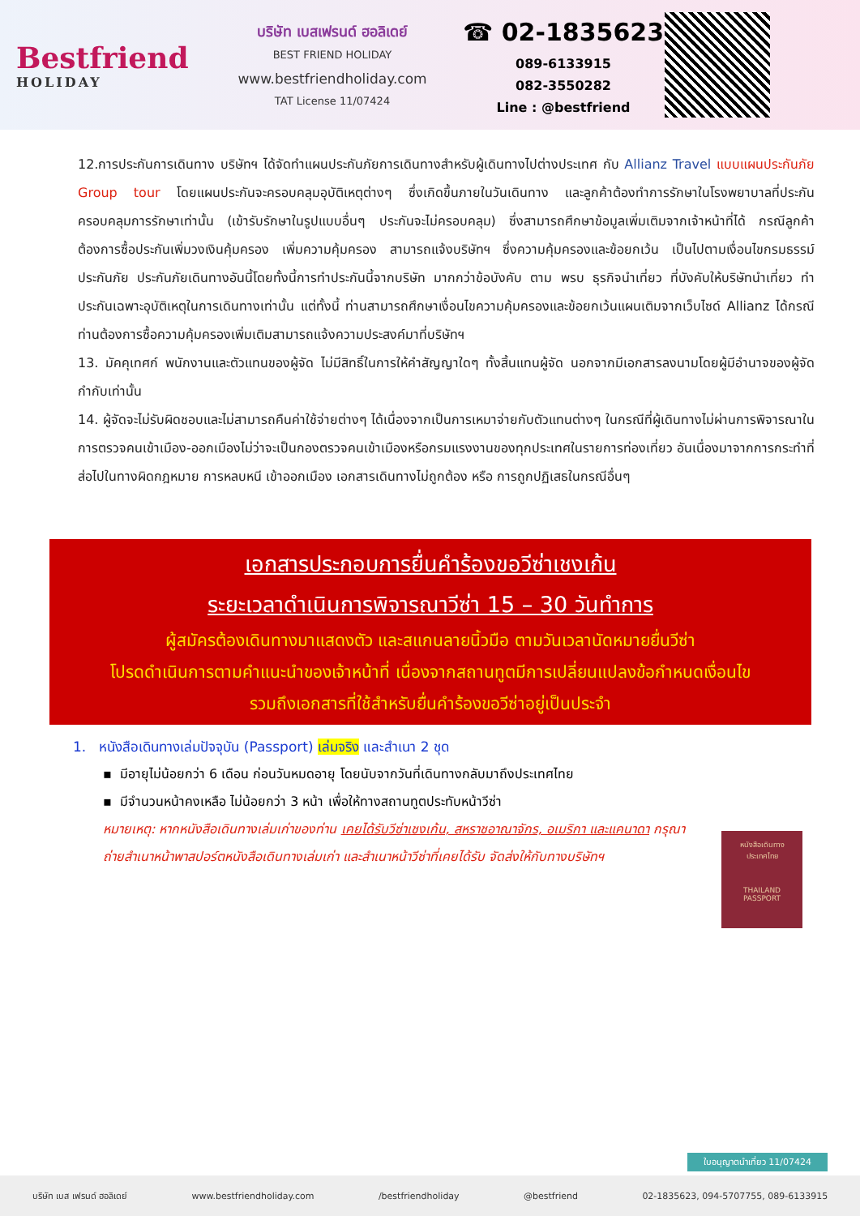Bestfriend
HOLIDAY
บริษัท เบสเฟรนด์ ฮอลิเดย์
BEST FRIEND HOLIDAY
www.bestfriendholiday.com
TAT License 11/07424
☎ 02-1835623
089-6133915
082-3550282
Line : @bestfriend
12.การประกันการเดินทาง บริษัทฯ ได้จัดทำแผนประกันภัยการเดินทางสำหรับผู้เดินทางไปต่างประเทศ กับ Allianz Travel แบบแผนประกันภัย Group tour โดยแผนประกันจะครอบคลุมอุบัติเหตุต่างๆ ซึ่งเกิดขึ้นภายในวันเดินทาง และลูกค้าต้องทำการรักษาในโรงพยาบาลที่ประกันครอบคลุมการรักษาเท่านั้น (เข้ารับรักษาในรูปแบบอื่นๆ ประกันจะไม่ครอบคลุม) ซึ่งสามารถศึกษาข้อมูลเพิ่มเติมจากเจ้าหน้าที่ได้ กรณีลูกค้าต้องการซื้อประกันเพิ่มวงเงินคุ้มครอง เพิ่มความคุ้มครอง สามารถแจ้งบริษัทฯ ซึ่งความคุ้มครองและข้อยกเว้น เป็นไปตามเงื่อนไขกรมธรรม์ประกันภัย ประกันภัยเดินทางอันนี้โดยทั้งนี้การทำประกันนี้จากบริษัท มากกว่าข้อบังคับ ตาม พรบ ธุรกิจนำเที่ยว ที่บังคับให้บริษัทนำเที่ยว ทำประกันเฉพาะอุบัติเหตุในการเดินทางเท่านั้น แต่ทั้งนี้ ท่านสามารถศึกษาเงื่อนไขความคุ้มครองและข้อยกเว้นแผนเติมจากเว็บไซด์ Allianz ได้กรณีท่านต้องการซื้อความคุ้มครองเพิ่มเติมสามารถแจ้งความประสงค์มาที่บริษัทฯ
13. มัคคุเทศก์ พนักงานและตัวแทนของผู้จัด ไม่มีสิทธิ์ในการให้คำสัญญาใดๆ ทั้งสิ้นแทนผู้จัด นอกจากมีเอกสารลงนามโดยผู้มีอำนาจของผู้จัดกำกับเท่านั้น
14. ผู้จัดจะไม่รับผิดชอบและไม่สามารถคืนค่าใช้จ่ายต่างๆ ได้เนื่องจากเป็นการเหมาจ่ายกับตัวแทนต่างๆ ในกรณีที่ผู้เดินทางไม่ผ่านการพิจารณาในการตรวจคนเข้าเมือง-ออกเมืองไม่ว่าจะเป็นกองตรวจคนเข้าเมืองหรือกรมแรงงานของทุกประเทศในรายการท่องเที่ยว อันเนื่องมาจากการกระทำที่ส่อไปในทางผิดกฎหมาย การหลบหนี เข้าออกเมือง เอกสารเดินทางไม่ถูกต้อง หรือ การถูกปฏิเสธในกรณีอื่นๆ
เอกสารประกอบการยื่นคำร้องขอวีซ่าเชงเก้น
ระยะเวลาดำเนินการพิจารณาวีซ่า 15 – 30 วันทำการ
ผู้สมัครต้องเดินทางมาแสดงตัว และสแกนลายนิ้วมือ ตามวันเวลานัดหมายยื่นวีซ่า
โปรดดำเนินการตามคำแนะนำของเจ้าหน้าที่ เนื่องจากสถานทูตมีการเปลี่ยนแปลงข้อกำหนดเงื่อนไข
รวมถึงเอกสารที่ใช้สำหรับยื่นคำร้องขอวีซ่าอยู่เป็นประจำ
1. หนังสือเดินทางเล่มปัจจุบัน (Passport) เล่มจริง และสำเนา 2 ชุด
▪ มีอายุไม่น้อยกว่า 6 เดือน ก่อนวันหมดอายุ โดยนับจากวันที่เดินทางกลับมาถึงประเทศไทย
▪ มีจำนวนหน้าคงเหลือ ไม่น้อยกว่า 3 หน้า เพื่อให้ทางสถานทูตประทับหน้าวีซ่า
หมายเหตุ: หากหนังสือเดินทางเล่มเก่าของท่าน เคยได้รับวีซ่าเชงเก้น, สหราชอาณาจักร, อเมริกา และแคนาดา กรุณาถ่ายสำเนาหน้าพาสปอร์ตหนังสือเดินทางเล่มเก่า และสำเนาหน้าวีซ่าที่เคยได้รับ จัดส่งให้กับทางบริษัทฯ
หนังสือเดินทาง
ประเทศไทย
THAILAND
PASSPORT
ใบอนุญาตนำเที่ยว 11/07424
บริษัท เบส เฟรนด์ ฮอลิเดย์ www.bestfriendholiday.com /bestfriendholiday @bestfriend 02-1835623, 094-5707755, 089-6133915